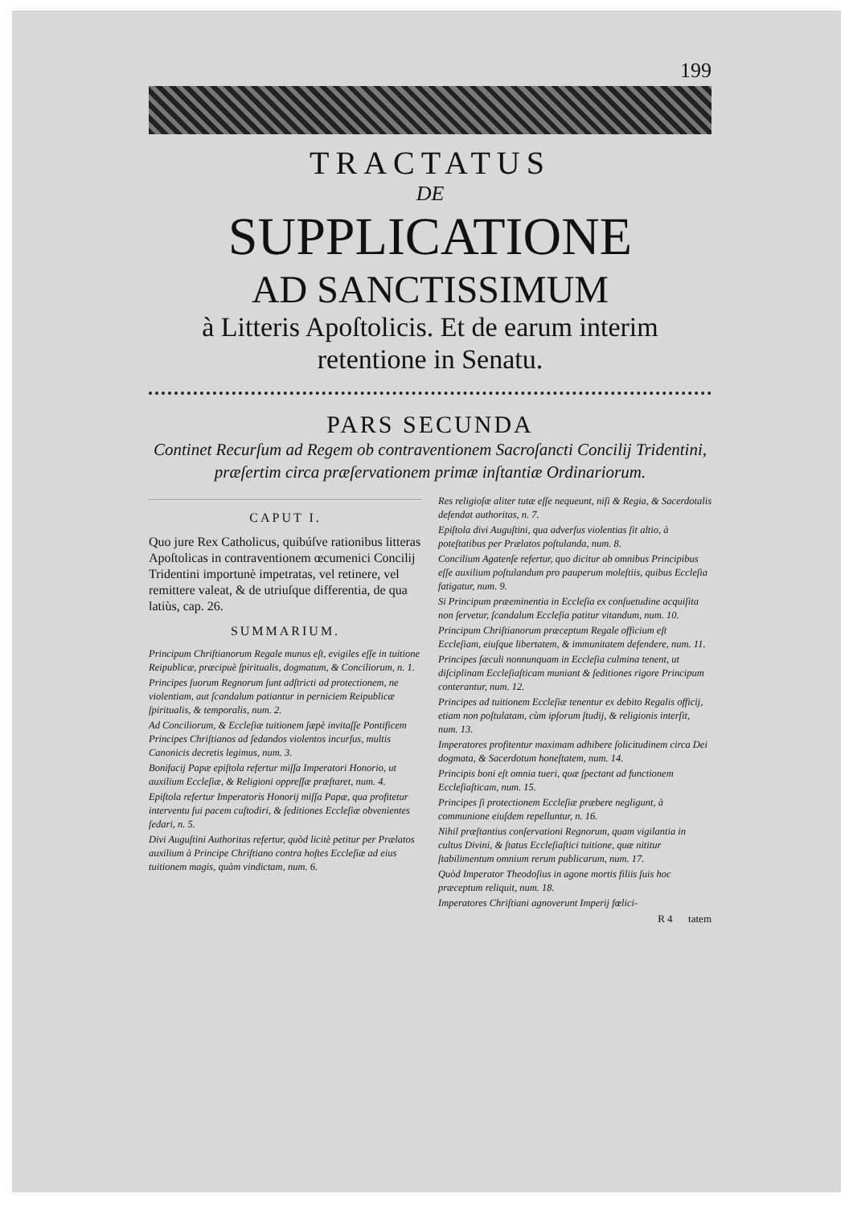199
TRACTATUS
DE
SUPPLICATIONE
AD SANCTISSIMUM
à Litteris Apoſtolicis. Et de earum interim retentione in Senatu.
PARS SECUNDA
Continet Recurſum ad Regem ob contraventionem Sacroſancti Concilij Tridentini, præſertim circa præſervationem primæ inſtantiæ Ordinariorum.
CAPUT I.
Quo jure Rex Catholicus, quibúſve rationibus litteras Apoſtolicas in contraventionem œcumenici Concilij Tridentini importunè impetratas, vel retinere, vel remittere valeat, & de utriuſque differentia, de qua latiùs, cap. 26.
SUMMARIUM.
Principum Chriſtianorum Regale munus eſt, evigiles eſſe in tuitione Reipublicæ, præcipuè ſpiritualis, dogmatum, & Conciliorum, n. 1.
Principes ſuorum Regnorum ſunt adſtricti ad protectionem, ne violentiam, aut ſcandalum patiantur in perniciem Reipublicæ ſpiritualis, & temporalis, num. 2.
Ad Conciliorum, & Eccleſiæ tuitionem ſæpè invitaſſe Pontificem Principes Chriſtianos ad ſedandos violentos incurſus, multis Canonicis decretis legimus, num. 3.
Bonifacij Papæ epiſtola refertur miſſa Imperatori Honorio, ut auxilium Eccleſiæ, & Religioni oppreſſæ præſtaret, num. 4.
Epiſtola refertur Imperatoris Honorij miſſa Papæ, qua profitetur interventu ſui pacem cuſtodiri, & ſeditiones Eccleſiæ obvenientes ſedari, n. 5.
Divi Auguſtini Authoritas refertur, quòd licitè petitur per Prælatos auxilium à Principe Chriſtiano contra hoſtes Eccleſiæ ad eius tuitionem magis, quàm vindictam, num. 6.
Res religioſæ aliter tutæ eſſe nequeunt, niſi & Regia, & Sacerdotalis defendat authoritas, n. 7.
Epiſtola divi Auguſtini, qua adverſus violentias ſit altio, à poteſtatibus per Prælatos poſtulanda, num. 8.
Concilium Agatenſe refertur, quo dicitur ab omnibus Principibus eſſe auxilium poſtulandum pro pauperum moleſtiis, quibus Eccleſia fatigatur, num. 9.
Si Principum præeminentia in Eccleſia ex conſuetudine acquiſita non ſervetur, ſcandalum Eccleſia patitur vitandum, num. 10.
Principum Chriſtianorum præceptum Regale officium eſt Eccleſiam, eiuſque libertatem, & immunitatem defendere, num. 11.
Principes ſæculi nonnunquam in Eccleſia culmina tenent, ut diſciplinam Eccleſiaſticam muniant & ſeditiones rigore Principum conterantur, num. 12.
Principes ad tuitionem Eccleſiæ tenentur ex debito Regalis officij, etiam non poſtulatam, cùm ipſorum ſtudij, & religionis interſit, num. 13.
Imperatores profitentur maximam adhibere ſolicitudinem circa Dei dogmata, & Sacerdotum honeſtatem, num. 14.
Principis boni eſt omnia tueri, quæ ſpectant ad functionem Eccleſiaſticam, num. 15.
Principes ſi protectionem Eccleſiæ præbere negligunt, à communione eiuſdem repelluntur, n. 16.
Nihil præſtantius conſervationi Regnorum, quam vigilantia in cultus Divini, & ſtatus Eccleſiaſtici tuitione, quæ nititur ſtabilimentum omnium rerum publicarum, num. 17.
Quòd Imperator Theodoſius in agone mortis filiis ſuis hoc præceptum reliquit, num. 18.
Imperatores Chriſtiani agnoverunt Imperij fœlici-
R 4 tatem